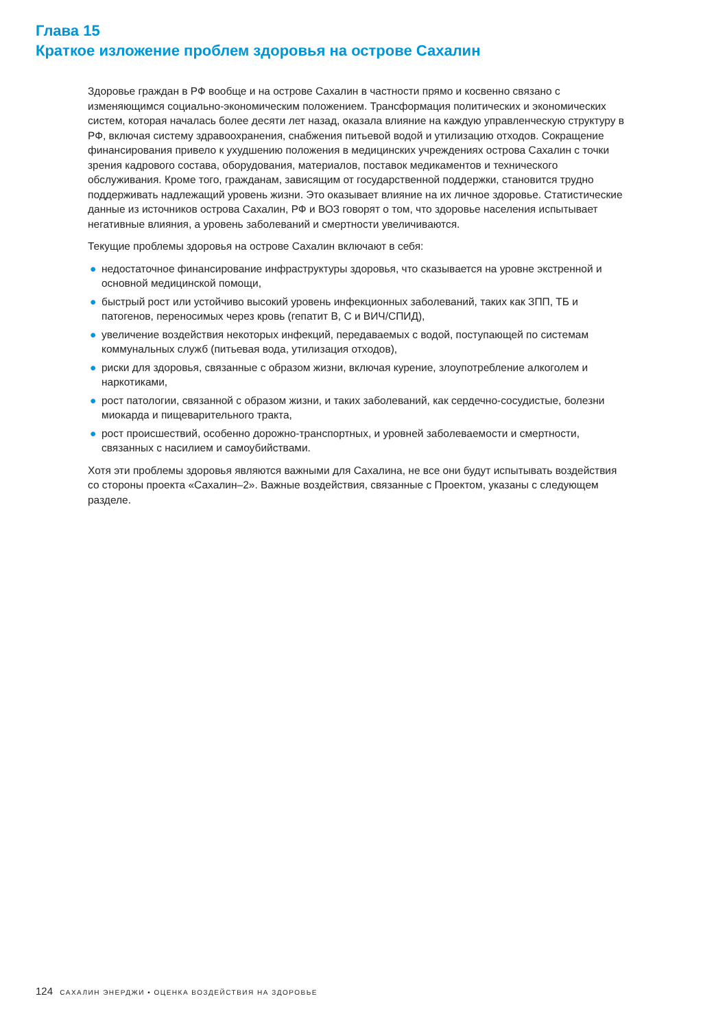Глава 15
Краткое изложение проблем здоровья на острове Сахалин
Здоровье граждан в РФ вообще и на острове Сахалин в частности прямо и косвенно связано с изменяющимся социально-экономическим положением. Трансформация политических и экономических систем, которая началась более десяти лет назад, оказала влияние на каждую управленческую структуру в РФ, включая систему здравоохранения, снабжения питьевой водой и утилизацию отходов. Сокращение финансирования привело к ухудшению положения в медицинских учреждениях острова Сахалин с точки зрения кадрового состава, оборудования, материалов, поставок медикаментов и технического обслуживания. Кроме того, гражданам, зависящим от государственной поддержки, становится трудно поддерживать надлежащий уровень жизни. Это оказывает влияние на их личное здоровье. Статистические данные из источников острова Сахалин, РФ и ВОЗ говорят о том, что здоровье населения испытывает негативные влияния, а уровень заболеваний и смертности увеличиваются.
Текущие проблемы здоровья на острове Сахалин включают в себя:
● недостаточное финансирование инфраструктуры здоровья, что сказывается на уровне экстренной и основной медицинской помощи,
● быстрый рост или устойчиво высокий уровень инфекционных заболеваний, таких как ЗПП, ТБ и патогенов, переносимых через кровь (гепатит В, С и ВИЧ/СПИД),
● увеличение воздействия некоторых инфекций, передаваемых с водой, поступающей по системам коммунальных служб (питьевая вода, утилизация отходов),
● риски для здоровья, связанные с образом жизни, включая курение, злоупотребление алкоголем и наркотиками,
● рост патологии, связанной с образом жизни, и таких заболеваний, как сердечно-сосудистые, болезни миокарда и пищеварительного тракта,
● рост происшествий, особенно дорожно-транспортных, и уровней заболеваемости и смертности, связанных с насилием и самоубийствами.
Хотя эти проблемы здоровья являются важными для Сахалина, не все они будут испытывать воздействия со стороны проекта «Сахалин–2». Важные воздействия, связанные с Проектом, указаны с следующем разделе.
124 САХАЛИН ЭНЕРДЖИ • ОЦЕНКА ВОЗДЕЙСТВИЯ НА ЗДОРОВЬЕ